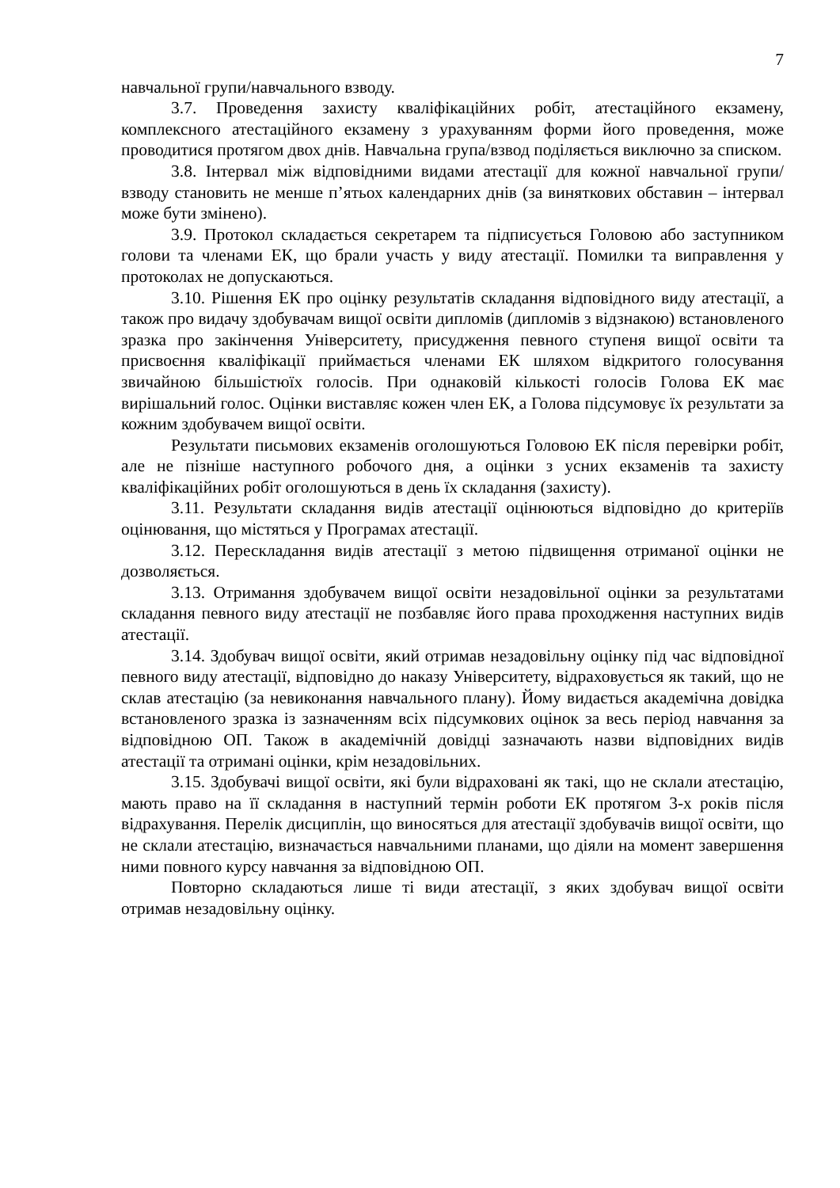7
навчальної групи/навчального взводу.
3.7. Проведення захисту кваліфікаційних робіт, атестаційного екзамену, комплексного атестаційного екзамену з урахуванням форми його проведення, може проводитися протягом двох днів. Навчальна група/взвод поділяється виключно за списком.
3.8. Інтервал між відповідними видами атестації для кожної навчальної групи/взводу становить не менше п’ятьох календарних днів (за виняткових обставин – інтервал може бути змінено).
3.9. Протокол складається секретарем та підписується Головою або заступником голови та членами ЕК, що брали участь у виду атестації. Помилки та виправлення у протоколах не допускаються.
3.10. Рішення ЕК про оцінку результатів складання відповідного виду атестації, а також про видачу здобувачам вищої освіти дипломів (дипломів з відзнакою) встановленого зразка про закінчення Університету, присудження певного ступеня вищої освіти та присвоєння кваліфікації приймається членами ЕК шляхом відкритого голосування звичайною більшістюїх голосів. При однаковій кількості голосів Голова ЕК має вирішальний голос. Оцінки виставляє кожен член ЕК, а Голова підсумовує їх результати за кожним здобувачем вищої освіти.
Результати письмових екзаменів оголошуються Головою ЕК після перевірки робіт, але не пізніше наступного робочого дня, а оцінки з усних екзаменів та захисту кваліфікаційних робіт оголошуються в день їх складання (захисту).
3.11. Результати складання видів атестації оцінюються відповідно до критеріїв оцінювання, що містяться у Програмах атестації.
3.12. Перескладання видів атестації з метою підвищення отриманої оцінки не дозволяється.
3.13. Отримання здобувачем вищої освіти незадовільної оцінки за результатами складання певного виду атестації не позбавляє його права проходження наступних видів атестації.
3.14. Здобувач вищої освіти, який отримав незадовільну оцінку під час відповідної певного виду атестації, відповідно до наказу Університету, відраховується як такий, що не склав атестацію (за невиконання навчального плану). Йому видається академічна довідка встановленого зразка із зазначенням всіх підсумкових оцінок за весь період навчання за відповідною ОП. Також в академічній довідці зазначають назви відповідних видів атестації та отримані оцінки, крім незадовільних.
3.15. Здобувачі вищої освіти, які були відраховані як такі, що не склали атестацію, мають право на її складання в наступний термін роботи ЕК протягом 3-х років після відрахування. Перелік дисциплін, що виносяться для атестації здобувачів вищої освіти, що не склали атестацію, визначається навчальними планами, що діяли на момент завершення ними повного курсу навчання за відповідною ОП.
Повторно складаються лише ті види атестації, з яких здобувач вищої освіти отримав незадовільну оцінку.